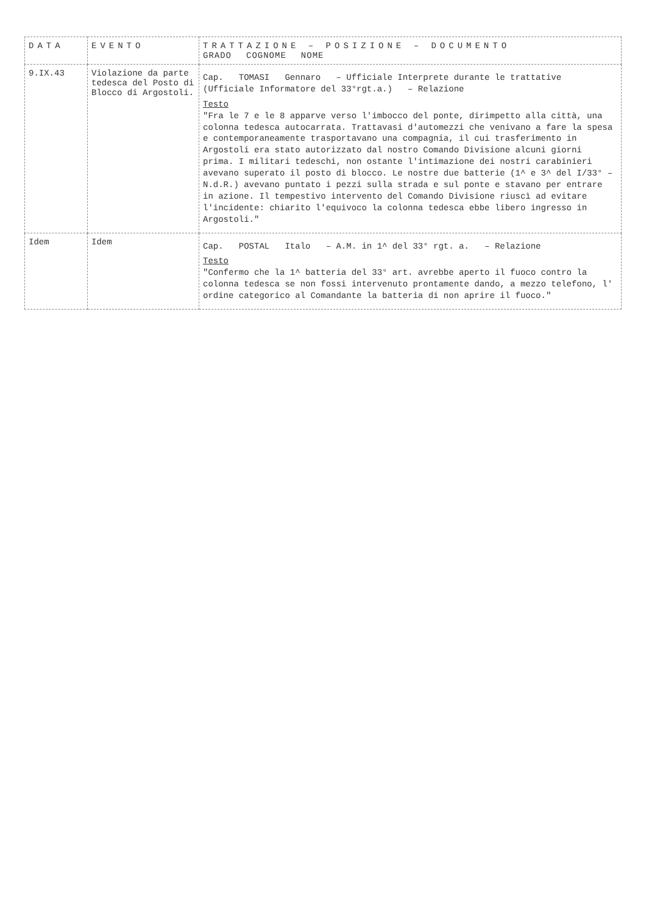| DATA | EVENTO | TRATTAZIONE – POSIZIONE – DOCUMENTO GRADO COGNOME NOME |
| --- | --- | --- |
| 9.IX.43 | Violazione da parte tedesca del Posto di Blocco di Argostoli. | Cap. TOMASI Gennaro – Ufficiale Interprete durante le trattative (Ufficiale Informatore del 33°rgt.a.) – Relazione Testo "Fra le 7 e le 8 apparve verso l'imbocco del ponte, dirimpetto alla città, una colonna tedesca autocarrata. Trattavasi d'automezzi che venivano a fare la spesa e contemporaneamente trasportavano una compagnia, il cui trasferimento in Argostoli era stato autorizzato dal nostro Comando Divisione alcuni giorni prima. I militari tedeschi, non ostante l'intimazione dei nostri carabinieri avevano superato il posto di blocco. Le nostre due batterie (1^ e 3^ del I/33° – N.d.R.) avevano puntato i pezzi sulla strada e sul ponte e stavano per entrare in azione. Il tempestivo intervento del Comando Divisione riuscì ad evitare l'incidente: chiarito l'equivoco la colonna tedesca ebbe libero ingresso in Argostoli." |
| Idem | Idem | Cap. POSTAL Italo – A.M. in 1^ del 33° rgt. a. – Relazione Testo "Confermo che la 1^ batteria del 33° art. avrebbe aperto il fuoco contro la colonna tedesca se non fossi intervenuto prontamente dando, a mezzo telefono, l' ordine categorico al Comandante la batteria di non aprire il fuoco." |